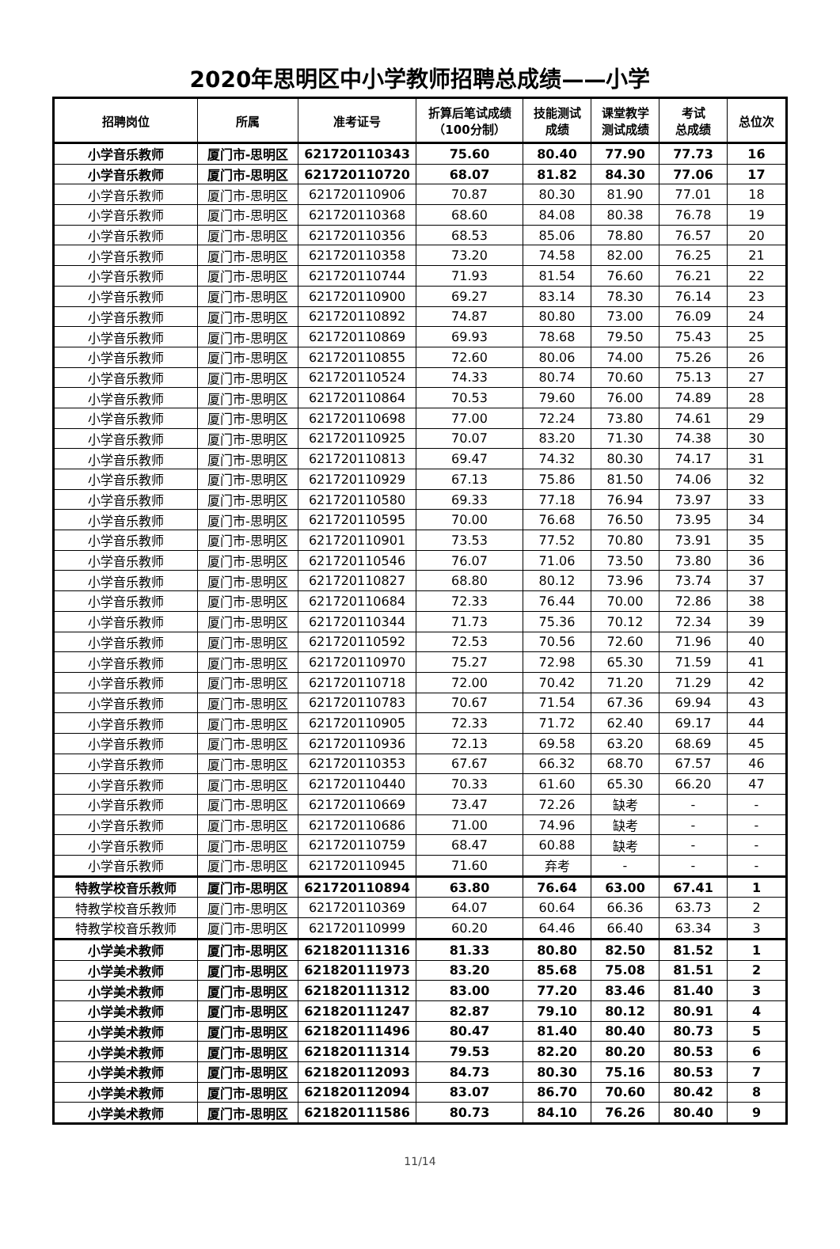2020年思明区中小学教师招聘总成绩——小学
| 招聘岗位 | 所属 | 准考证号 | 折算后笔试成绩 （100分制） | 技能测试 成绩 | 课堂教学 测试成绩 | 考试 总成绩 | 总位次 |
| --- | --- | --- | --- | --- | --- | --- | --- |
| 小学音乐教师 | 厦门市-思明区 | 621720110343 | 75.60 | 80.40 | 77.90 | 77.73 | 16 |
| 小学音乐教师 | 厦门市-思明区 | 621720110720 | 68.07 | 81.82 | 84.30 | 77.06 | 17 |
| 小学音乐教师 | 厦门市-思明区 | 621720110906 | 70.87 | 80.30 | 81.90 | 77.01 | 18 |
| 小学音乐教师 | 厦门市-思明区 | 621720110368 | 68.60 | 84.08 | 80.38 | 76.78 | 19 |
| 小学音乐教师 | 厦门市-思明区 | 621720110356 | 68.53 | 85.06 | 78.80 | 76.57 | 20 |
| 小学音乐教师 | 厦门市-思明区 | 621720110358 | 73.20 | 74.58 | 82.00 | 76.25 | 21 |
| 小学音乐教师 | 厦门市-思明区 | 621720110744 | 71.93 | 81.54 | 76.60 | 76.21 | 22 |
| 小学音乐教师 | 厦门市-思明区 | 621720110900 | 69.27 | 83.14 | 78.30 | 76.14 | 23 |
| 小学音乐教师 | 厦门市-思明区 | 621720110892 | 74.87 | 80.80 | 73.00 | 76.09 | 24 |
| 小学音乐教师 | 厦门市-思明区 | 621720110869 | 69.93 | 78.68 | 79.50 | 75.43 | 25 |
| 小学音乐教师 | 厦门市-思明区 | 621720110855 | 72.60 | 80.06 | 74.00 | 75.26 | 26 |
| 小学音乐教师 | 厦门市-思明区 | 621720110524 | 74.33 | 80.74 | 70.60 | 75.13 | 27 |
| 小学音乐教师 | 厦门市-思明区 | 621720110864 | 70.53 | 79.60 | 76.00 | 74.89 | 28 |
| 小学音乐教师 | 厦门市-思明区 | 621720110698 | 77.00 | 72.24 | 73.80 | 74.61 | 29 |
| 小学音乐教师 | 厦门市-思明区 | 621720110925 | 70.07 | 83.20 | 71.30 | 74.38 | 30 |
| 小学音乐教师 | 厦门市-思明区 | 621720110813 | 69.47 | 74.32 | 80.30 | 74.17 | 31 |
| 小学音乐教师 | 厦门市-思明区 | 621720110929 | 67.13 | 75.86 | 81.50 | 74.06 | 32 |
| 小学音乐教师 | 厦门市-思明区 | 621720110580 | 69.33 | 77.18 | 76.94 | 73.97 | 33 |
| 小学音乐教师 | 厦门市-思明区 | 621720110595 | 70.00 | 76.68 | 76.50 | 73.95 | 34 |
| 小学音乐教师 | 厦门市-思明区 | 621720110901 | 73.53 | 77.52 | 70.80 | 73.91 | 35 |
| 小学音乐教师 | 厦门市-思明区 | 621720110546 | 76.07 | 71.06 | 73.50 | 73.80 | 36 |
| 小学音乐教师 | 厦门市-思明区 | 621720110827 | 68.80 | 80.12 | 73.96 | 73.74 | 37 |
| 小学音乐教师 | 厦门市-思明区 | 621720110684 | 72.33 | 76.44 | 70.00 | 72.86 | 38 |
| 小学音乐教师 | 厦门市-思明区 | 621720110344 | 71.73 | 75.36 | 70.12 | 72.34 | 39 |
| 小学音乐教师 | 厦门市-思明区 | 621720110592 | 72.53 | 70.56 | 72.60 | 71.96 | 40 |
| 小学音乐教师 | 厦门市-思明区 | 621720110970 | 75.27 | 72.98 | 65.30 | 71.59 | 41 |
| 小学音乐教师 | 厦门市-思明区 | 621720110718 | 72.00 | 70.42 | 71.20 | 71.29 | 42 |
| 小学音乐教师 | 厦门市-思明区 | 621720110783 | 70.67 | 71.54 | 67.36 | 69.94 | 43 |
| 小学音乐教师 | 厦门市-思明区 | 621720110905 | 72.33 | 71.72 | 62.40 | 69.17 | 44 |
| 小学音乐教师 | 厦门市-思明区 | 621720110936 | 72.13 | 69.58 | 63.20 | 68.69 | 45 |
| 小学音乐教师 | 厦门市-思明区 | 621720110353 | 67.67 | 66.32 | 68.70 | 67.57 | 46 |
| 小学音乐教师 | 厦门市-思明区 | 621720110440 | 70.33 | 61.60 | 65.30 | 66.20 | 47 |
| 小学音乐教师 | 厦门市-思明区 | 621720110669 | 73.47 | 72.26 | 缺考 | - | - |
| 小学音乐教师 | 厦门市-思明区 | 621720110686 | 71.00 | 74.96 | 缺考 | - | - |
| 小学音乐教师 | 厦门市-思明区 | 621720110759 | 68.47 | 60.88 | 缺考 | - | - |
| 小学音乐教师 | 厦门市-思明区 | 621720110945 | 71.60 | 弃考 | - | - | - |
| 特教学校音乐教师 | 厦门市-思明区 | 621720110894 | 63.80 | 76.64 | 63.00 | 67.41 | 1 |
| 特教学校音乐教师 | 厦门市-思明区 | 621720110369 | 64.07 | 60.64 | 66.36 | 63.73 | 2 |
| 特教学校音乐教师 | 厦门市-思明区 | 621720110999 | 60.20 | 64.46 | 66.40 | 63.34 | 3 |
| 小学美术教师 | 厦门市-思明区 | 621820111316 | 81.33 | 80.80 | 82.50 | 81.52 | 1 |
| 小学美术教师 | 厦门市-思明区 | 621820111973 | 83.20 | 85.68 | 75.08 | 81.51 | 2 |
| 小学美术教师 | 厦门市-思明区 | 621820111312 | 83.00 | 77.20 | 83.46 | 81.40 | 3 |
| 小学美术教师 | 厦门市-思明区 | 621820111247 | 82.87 | 79.10 | 80.12 | 80.91 | 4 |
| 小学美术教师 | 厦门市-思明区 | 621820111496 | 80.47 | 81.40 | 80.40 | 80.73 | 5 |
| 小学美术教师 | 厦门市-思明区 | 621820111314 | 79.53 | 82.20 | 80.20 | 80.53 | 6 |
| 小学美术教师 | 厦门市-思明区 | 621820112093 | 84.73 | 80.30 | 75.16 | 80.53 | 7 |
| 小学美术教师 | 厦门市-思明区 | 621820112094 | 83.07 | 86.70 | 70.60 | 80.42 | 8 |
| 小学美术教师 | 厦门市-思明区 | 621820111586 | 80.73 | 84.10 | 76.26 | 80.40 | 9 |
11/14